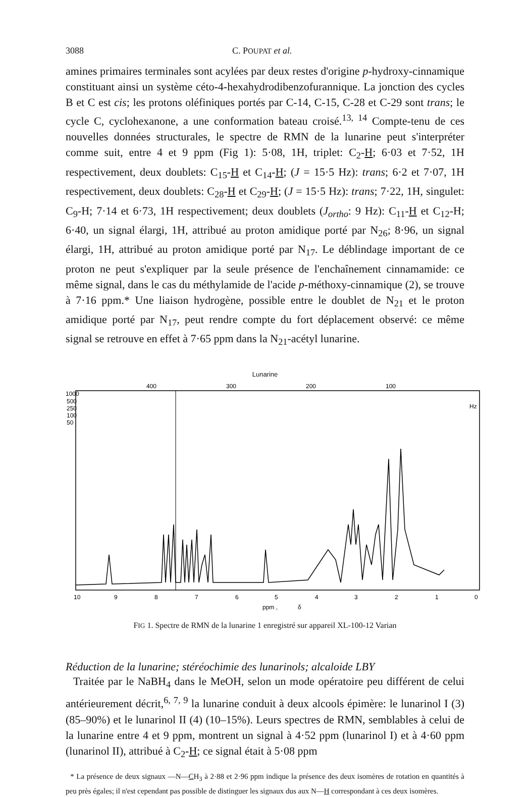3088 C. POUPAT et al.
amines primaires terminales sont acylées par deux restes d'origine p-hydroxy-cinnamique constituant ainsi un système céto-4-hexahydrodibenzofurannique. La jonction des cycles B et C est cis; les protons oléfiniques portés par C-14, C-15, C-28 et C-29 sont trans; le cycle C, cyclohexanone, a une conformation bateau croisé.<sup>13, 14</sup> Compte-tenu de ces nouvelles données structurales, le spectre de RMN de la lunarine peut s'interpréter comme suit, entre 4 et 9 ppm (Fig 1): 5·08, 1H, triplet: C<sub>2</sub>-H; 6·03 et 7·52, 1H respectivement, deux doublets: C<sub>15</sub>-H et C<sub>14</sub>-H; (J = 15·5 Hz): trans; 6·2 et 7·07, 1H respectivement, deux doublets: C<sub>28</sub>-H et C<sub>29</sub>-H; (J = 15·5 Hz): trans; 7·22, 1H, singulet: C<sub>9</sub>-H; 7·14 et 6·73, 1H respectivement; deux doublets (J<sub>ortho</sub>: 9 Hz): C<sub>11</sub>-H et C<sub>12</sub>-H; 6·40, un signal élargi, 1H, attribué au proton amidique porté par N<sub>26</sub>; 8·96, un signal élargi, 1H, attribué au proton amidique porté par N<sub>17</sub>. Le déblindage important de ce proton ne peut s'expliquer par la seule présence de l'enchaînement cinnamamide: ce même signal, dans le cas du méthylamide de l'acide p-méthoxy-cinnamique (2), se trouve à 7·16 ppm.* Une liaison hydrogène, possible entre le doublet de N<sub>21</sub> et le proton amidique porté par N<sub>17</sub>, peut rendre compte du fort déplacement observé: ce même signal se retrouve en effet à 7·65 ppm dans la N<sub>21</sub>-acétyl lunarine.
Lunarine
400
300
200
100
1000
500
250
100
50
Hz
10
9
8
7
6
5
4
3
2
1
0
ppm ,
δ
FIG 1. Spectre de RMN de la lunarine 1 enregistré sur appareil XL-100-12 Varian
Réduction de la lunarine; stéréochimie des lunarinols; alcaloide LBY
Traitée par le NaBH<sub>4</sub> dans le MeOH, selon un mode opératoire peu différent de celui antérieurement décrit,<sup>6, 7, 9</sup> la lunarine conduit à deux alcools épimère: le lunarinol I (3) (85–90%) et le lunarinol II (4) (10–15%). Leurs spectres de RMN, semblables à celui de la lunarine entre 4 et 9 ppm, montrent un signal à 4·52 ppm (lunarinol I) et à 4·60 ppm (lunarinol II), attribué à C<sub>2</sub>-H; ce signal était à 5·08 ppm
* La présence de deux signaux —N—CH<sub>3</sub> à 2·88 et 2·96 ppm indique la présence des deux isomères de rotation en quantités à peu près égales; il n'est cependant pas possible de distinguer les signaux dus aux N—H correspondant à ces deux isomères.